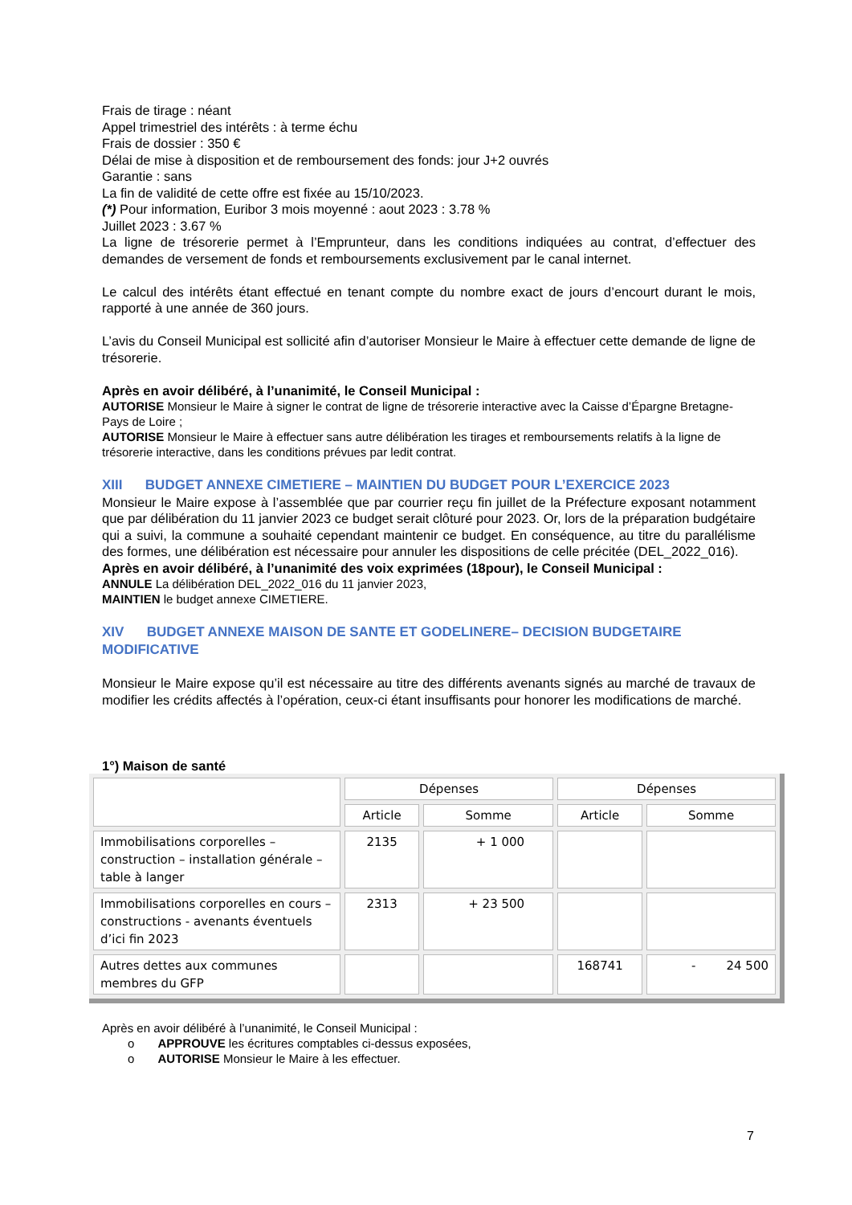Frais de tirage : néant
Appel trimestriel des intérêts : à terme échu
Frais de dossier : 350 €
Délai de mise à disposition et de remboursement des fonds: jour J+2 ouvrés
Garantie : sans
La fin de validité de cette offre est fixée au 15/10/2023.
(*) Pour information, Euribor 3 mois moyenné : aout 2023 : 3.78 %
Juillet 2023 : 3.67 %
La ligne de trésorerie permet à l’Emprunteur, dans les conditions indiquées au contrat, d’effectuer des demandes de versement de fonds et remboursements exclusivement par le canal internet.
Le calcul des intérêts étant effectué en tenant compte du nombre exact de jours d’encourt durant le mois, rapporté à une année de 360 jours.
L’avis du Conseil Municipal est sollicité afin d’autoriser Monsieur le Maire à effectuer cette demande de ligne de trésorerie.
Après en avoir délibéré, à l’unanimité, le Conseil Municipal :
AUTORISE Monsieur le Maire à signer le contrat de ligne de trésorerie interactive avec la Caisse d’Épargne Bretagne-Pays de Loire ;
AUTORISE Monsieur le Maire à effectuer sans autre délibération les tirages et remboursements relatifs à la ligne de trésorerie interactive, dans les conditions prévues par ledit contrat.
XIII BUDGET ANNEXE CIMETIERE – MAINTIEN DU BUDGET POUR L’EXERCICE 2023
Monsieur le Maire expose à l’assemblée que par courrier reçu fin juillet de la Préfecture exposant notamment que par délibération du 11 janvier 2023 ce budget serait clôturé pour 2023. Or, lors de la préparation budgétaire qui a suivi, la commune a souhaité cependant maintenir ce budget. En conséquence, au titre du parallélisme des formes, une délibération est nécessaire pour annuler les dispositions de celle précitée (DEL_2022_016).
Après en avoir délibéré, à l’unanimité des voix exprimées (18pour), le Conseil Municipal :
ANNULE La délibération DEL_2022_016 du 11 janvier 2023,
MAINTIEN le budget annexe CIMETIERE.
XIV BUDGET ANNEXE MAISON DE SANTE ET GODELINERE– DECISION BUDGETAIRE MODIFICATIVE
Monsieur le Maire expose qu’il est nécessaire au titre des différents avenants signés au marché de travaux de modifier les crédits affectés à l’opération, ceux-ci étant insuffisants pour honorer les modifications de marché.
1°) Maison de santé
| | Dépenses | | Dépenses | |
| | Article | Somme | Article | Somme |
| Immobilisations corporelles – construction – installation générale – table à langer | 2135 | + 1 000 | | |
| Immobilisations corporelles en cours – constructions - avenants éventuels d’ici fin 2023 | 2313 | + 23 500 | | |
| Autres dettes aux communes membres du GFP | | | 168741 | - 24 500 |
Après en avoir délibéré à l’unanimité, le Conseil Municipal :
o APPROUVE les écritures comptables ci-dessus exposées,
o AUTORISE Monsieur le Maire à les effectuer.
7